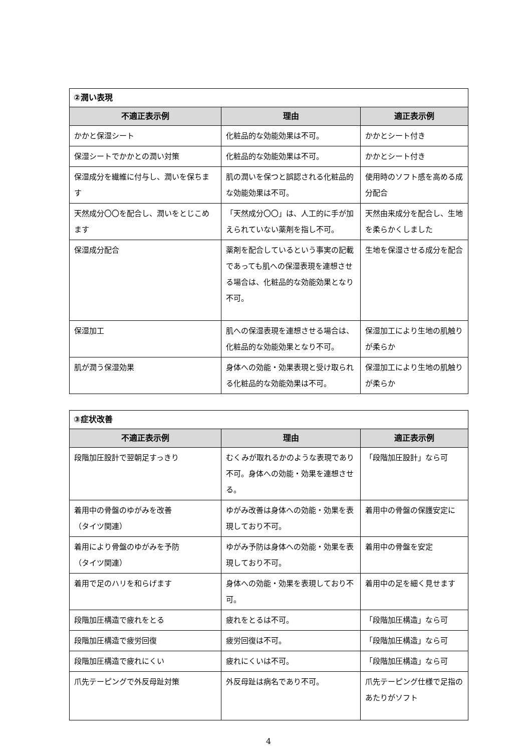| ②潤い表現 | | |
| 不適正表示例 | 理由 | 適正表示例 |
| かかと保湿シート | 化粧品的な効能効果は不可。 | かかとシート付き |
| 保湿シートでかかとの潤い対策 | 化粧品的な効能効果は不可。 | かかとシート付き |
| 保湿成分を繊維に付与し、潤いを保ちます | 肌の潤いを保つと誤認される化粧品的な効能効果は不可。 | 使用時のソフト感を高める成分配合 |
| 天然成分〇〇を配合し、潤いをとじこめます | 「天然成分〇〇」は、人工的に手が加えられていない薬剤を指し不可。 | 天然由来成分を配合し、生地を柔らかくしました |
| 保湿成分配合 | 薬剤を配合しているという事実の記載であっても肌への保湿表現を連想させる場合は、化粧品的な効能効果となり不可。 | 生地を保湿させる成分を配合 |
| 保湿加工 | 肌への保湿表現を連想させる場合は、化粧品的な効能効果となり不可。 | 保湿加工により生地の肌触りが柔らか |
| 肌が潤う保湿効果 | 身体への効能・効果表現と受け取られる化粧品的な効能効果は不可。 | 保湿加工により生地の肌触りが柔らか |
| ③症状改善 | | |
| 不適正表示例 | 理由 | 適正表示例 |
| 段階加圧設計で翌朝足すっきり | むくみが取れるかのような表現であり不可。身体への効能・効果を連想させる。 | 「段階加圧設計」なら可 |
| 着用中の骨盤のゆがみを改善 （タイツ関連） | ゆがみ改善は身体への効能・効果を表現しており不可。 | 着用中の骨盤の保護安定に |
| 着用により骨盤のゆがみを予防 （タイツ関連） | ゆがみ予防は身体への効能・効果を表現しており不可。 | 着用中の骨盤を安定 |
| 着用で足のハリを和らげます | 身体への効能・効果を表現しており不可。 | 着用中の足を細く見せます |
| 段階加圧構造で疲れをとる | 疲れをとるは不可。 | 「段階加圧構造」なら可 |
| 段階加圧構造で疲労回復 | 疲労回復は不可。 | 「段階加圧構造」なら可 |
| 段階加圧構造で疲れにくい | 疲れにくいは不可。 | 「段階加圧構造」なら可 |
| 爪先テーピングで外反母趾対策 | 外反母趾は病名であり不可。 | 爪先テーピング仕様で足指のあたりがソフト |
4